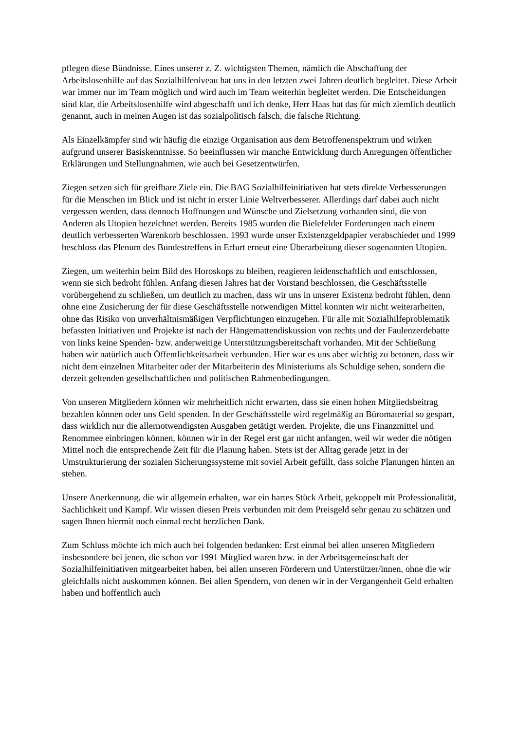pflegen diese Bündnisse. Eines unserer z. Z. wichtigsten Themen, nämlich die Abschaffung der Arbeitslosenhilfe auf das Sozialhilfeniveau hat uns in den letzten zwei Jahren deutlich begleitet. Diese Arbeit war immer nur im Team möglich und wird auch im Team weiterhin begleitet werden. Die Entscheidungen sind klar, die Arbeitslosenhilfe wird abgeschafft und ich denke, Herr Haas hat das für mich ziemlich deutlich genannt, auch in meinen Augen ist das sozialpolitisch falsch, die falsche Richtung.
Als Einzelkämpfer sind wir häufig die einzige Organisation aus dem Betroffenenspektrum und wirken aufgrund unserer Basiskenntnisse. So beeinflussen wir manche Entwicklung durch Anregungen öffentlicher Erklärungen und Stellungnahmen, wie auch bei Gesetzentwürfen.
Ziegen setzen sich für greifbare Ziele ein. Die BAG Sozialhilfeinitiativen hat stets direkte Verbesserungen für die Menschen im Blick und ist nicht in erster Linie Weltverbesserer. Allerdings darf dabei auch nicht vergessen werden, dass dennoch Hoffnungen und Wünsche und Zielsetzung vorhanden sind, die von Anderen als Utopien bezeichnet werden. Bereits 1985 wurden die Bielefelder Forderungen nach einem deutlich verbesserten Warenkorb beschlossen. 1993 wurde unser Existenzgeldpapier verabschiedet und 1999 beschloss das Plenum des Bundestreffens in Erfurt erneut eine Überarbeitung dieser sogenannten Utopien.
Ziegen, um weiterhin beim Bild des Horoskops zu bleiben, reagieren leidenschaftlich und entschlossen, wenn sie sich bedroht fühlen. Anfang diesen Jahres hat der Vorstand beschlossen, die Geschäftsstelle vorübergehend zu schließen, um deutlich zu machen, dass wir uns in unserer Existenz bedroht fühlen, denn ohne eine Zusicherung der für diese Geschäftsstelle notwendigen Mittel konnten wir nicht weiterarbeiten, ohne das Risiko von unverhältnismäßigen Verpflichtungen einzugehen. Für alle mit Sozialhilfeproblematik befassten Initiativen und Projekte ist nach der Hängemattendiskussion von rechts und der Faulenzerdebatte von links keine Spenden- bzw. anderweitige Unterstützungsbereitschaft vorhanden. Mit der Schließung haben wir natürlich auch Öffentlichkeitsarbeit verbunden. Hier war es uns aber wichtig zu betonen, dass wir nicht dem einzelnen Mitarbeiter oder der Mitarbeiterin des Ministeriums als Schuldige sehen, sondern die derzeit geltenden gesellschaftlichen und politischen Rahmenbedingungen.
Von unseren Mitgliedern können wir mehrheitlich nicht erwarten, dass sie einen hohen Mitgliedsbeitrag bezahlen können oder uns Geld spenden. In der Geschäftsstelle wird regelmäßig an Büromaterial so gespart, dass wirklich nur die allernotwendigsten Ausgaben getätigt werden. Projekte, die uns Finanzmittel und Renommee einbringen können, können wir in der Regel erst gar nicht anfangen, weil wir weder die nötigen Mittel noch die entsprechende Zeit für die Planung haben. Stets ist der Alltag gerade jetzt in der Umstrukturierung der sozialen Sicherungssysteme mit soviel Arbeit gefüllt, dass solche Planungen hinten an stehen.
Unsere Anerkennung, die wir allgemein erhalten, war ein hartes Stück Arbeit, gekoppelt mit Professionalität, Sachlichkeit und Kampf. Wir wissen diesen Preis verbunden mit dem Preisgeld sehr genau zu schätzen und sagen Ihnen hiermit noch einmal recht herzlichen Dank.
Zum Schluss möchte ich mich auch bei folgenden bedanken: Erst einmal bei allen unseren Mitgliedern insbesondere bei jenen, die schon vor 1991 Mitglied waren bzw. in der Arbeitsgemeinschaft der Sozialhilfeinitiativen mitgearbeitet haben, bei allen unseren Förderern und Unterstützer/innen, ohne die wir gleichfalls nicht auskommen können. Bei allen Spendern, von denen wir in der Vergangenheit Geld erhalten haben und hoffentlich auch